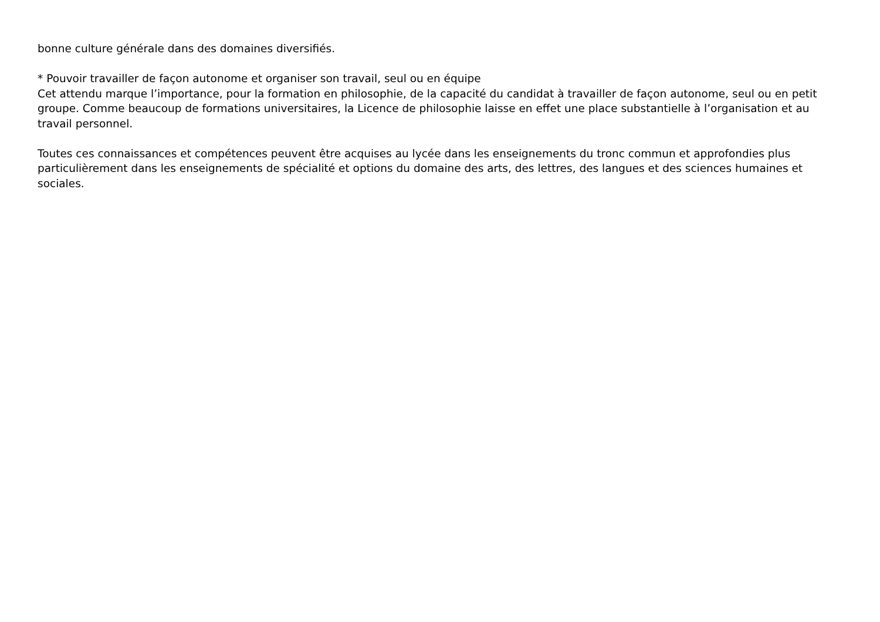bonne culture générale dans des domaines diversifiés.
* Pouvoir travailler de façon autonome et organiser son travail, seul ou en équipe
Cet attendu marque l’importance, pour la formation en philosophie, de la capacité du candidat à travailler de façon autonome, seul ou en petit groupe. Comme beaucoup de formations universitaires, la Licence de philosophie laisse en effet une place substantielle à l’organisation et au travail personnel.
Toutes ces connaissances et compétences peuvent être acquises au lycée dans les enseignements du tronc commun et approfondies plus particulièrement dans les enseignements de spécialité et options du domaine des arts, des lettres, des langues et des sciences humaines et sociales.